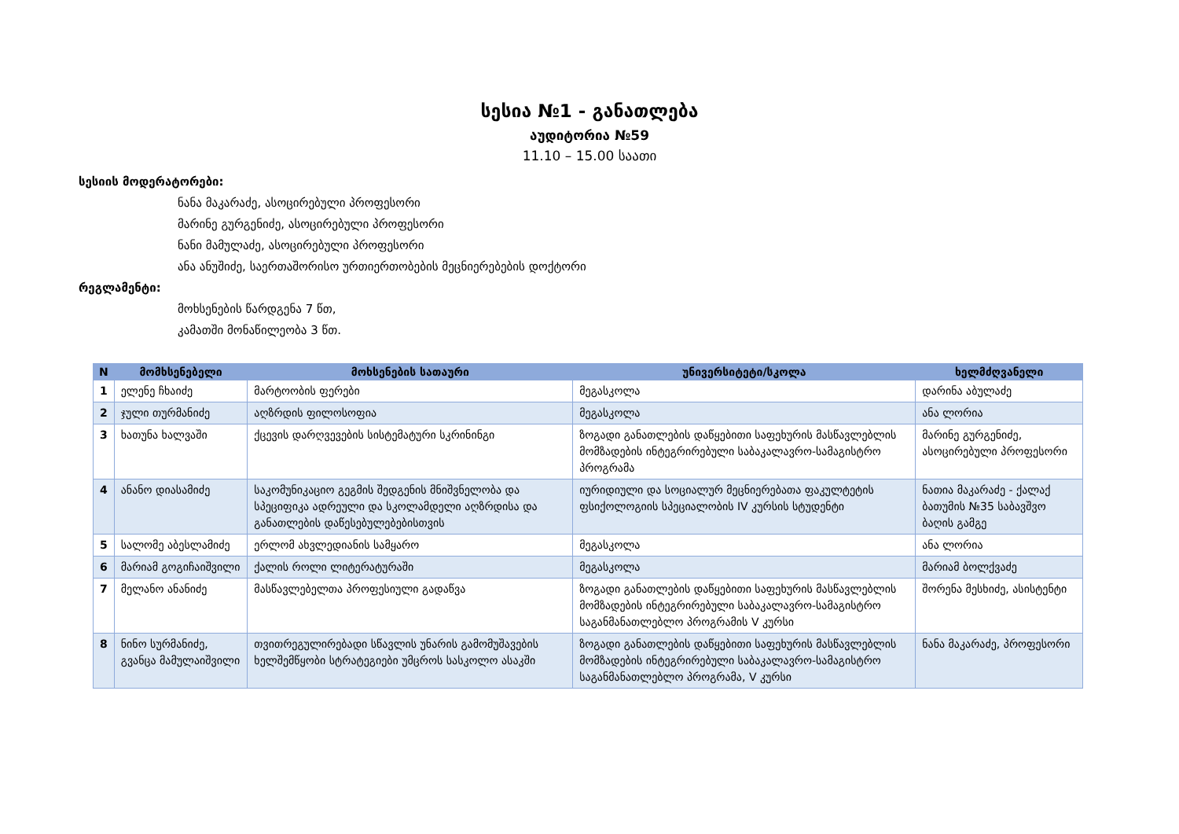სესია №1 - განათლება
აუდიტორია №59
11.10 – 15.00 საათი
სესიის მოდერატორები:
ნანა მაკარაძე, ასოცირებული პროფესორი
მარინე გურგენიძე, ასოცირებული პროფესორი
ნანი მამულაძე, ასოცირებული პროფესორი
ანა ანუშიძე, საერთაშორისო ურთიერთობების მეცნიერებების დოქტორი
რეგლამენტი:
მოხსენების წარდგენა 7 წთ,
კამათში მონაწილეობა 3 წთ.
| N | მომხსენებელი | მოხსენების სათაური | უნივერსიტეტი/სკოლა | ხელმძღვანელი |
| --- | --- | --- | --- | --- |
| 1 | ელენე ჩხაიძე | მარტოობის ფერები | მეგასკოლა | დარინა აბულაძე |
| 2 | ჯული თურმანიძე | აღზრდის ფილოსოფია | მეგასკოლა | ანა ლორია |
| 3 | ხათუნა ხალვაში | ქცევის დარღვევების სისტემატური სკრინინგი | ზოგადი განათლების დაწყებითი საფეხურის მასწავლებლის მომზადების ინტეგრირებული საბაკალავრო-სამაგისტრო პროგრამა | მარინე გურგენიძე, ასოცირებული პროფესორი |
| 4 | ანანო დიასამიძე | საკომუნიკაციო გეგმის შედგენის მნიშვნელობა და სპეციფიკა ადრეული და სკოლამდელი აღზრდისა და განათლების დაწესებულებებისთვის | იურიდიული და სოციალურ მეცნიერებათა ფაკულტეტის ფსიქოლოგიის სპეციალობის IV კურსის სტუდენტი | ნათია მაკარაძე - ქალაქ ბათუმის №35 საბავშვო ბაღის გამგე |
| 5 | სალომე აბესლამიძე | ერლომ ახვლედიანის სამყარო | მეგასკოლა | ანა ლორია |
| 6 | მარიამ გოგიჩაიშვილი | ქალის როლი ლიტერატურაში | მეგასკოლა | მარიამ ბოლქვაძე |
| 7 | მელანო ანანიძე | მასწავლებელთა პროფესიული გადაწვა | ზოგადი განათლების დაწყებითი საფეხურის მასწავლებლის მომზადების ინტეგრირებული საბაკალავრო-სამაგისტრო საგანმანათლებლო პროგრამის V კურსი | შორენა მესხიძე, ასისტენტი |
| 8 | ნინო სურმანიძე, გვანცა მამულაიშვილი | თვითრეგულირებადი სწავლის უნარის გამომუშავების ხელშემწყობი სტრატეგიები უმცროს სასკოლო ასაკში | ზოგადი განათლების დაწყებითი საფეხურის მასწავლებლის მომზადების ინტეგრირებული საბაკალავრო-სამაგისტრო საგანმანათლებლო პროგრამა, V კურსი | ნანა მაკარაძე, პროფესორი |